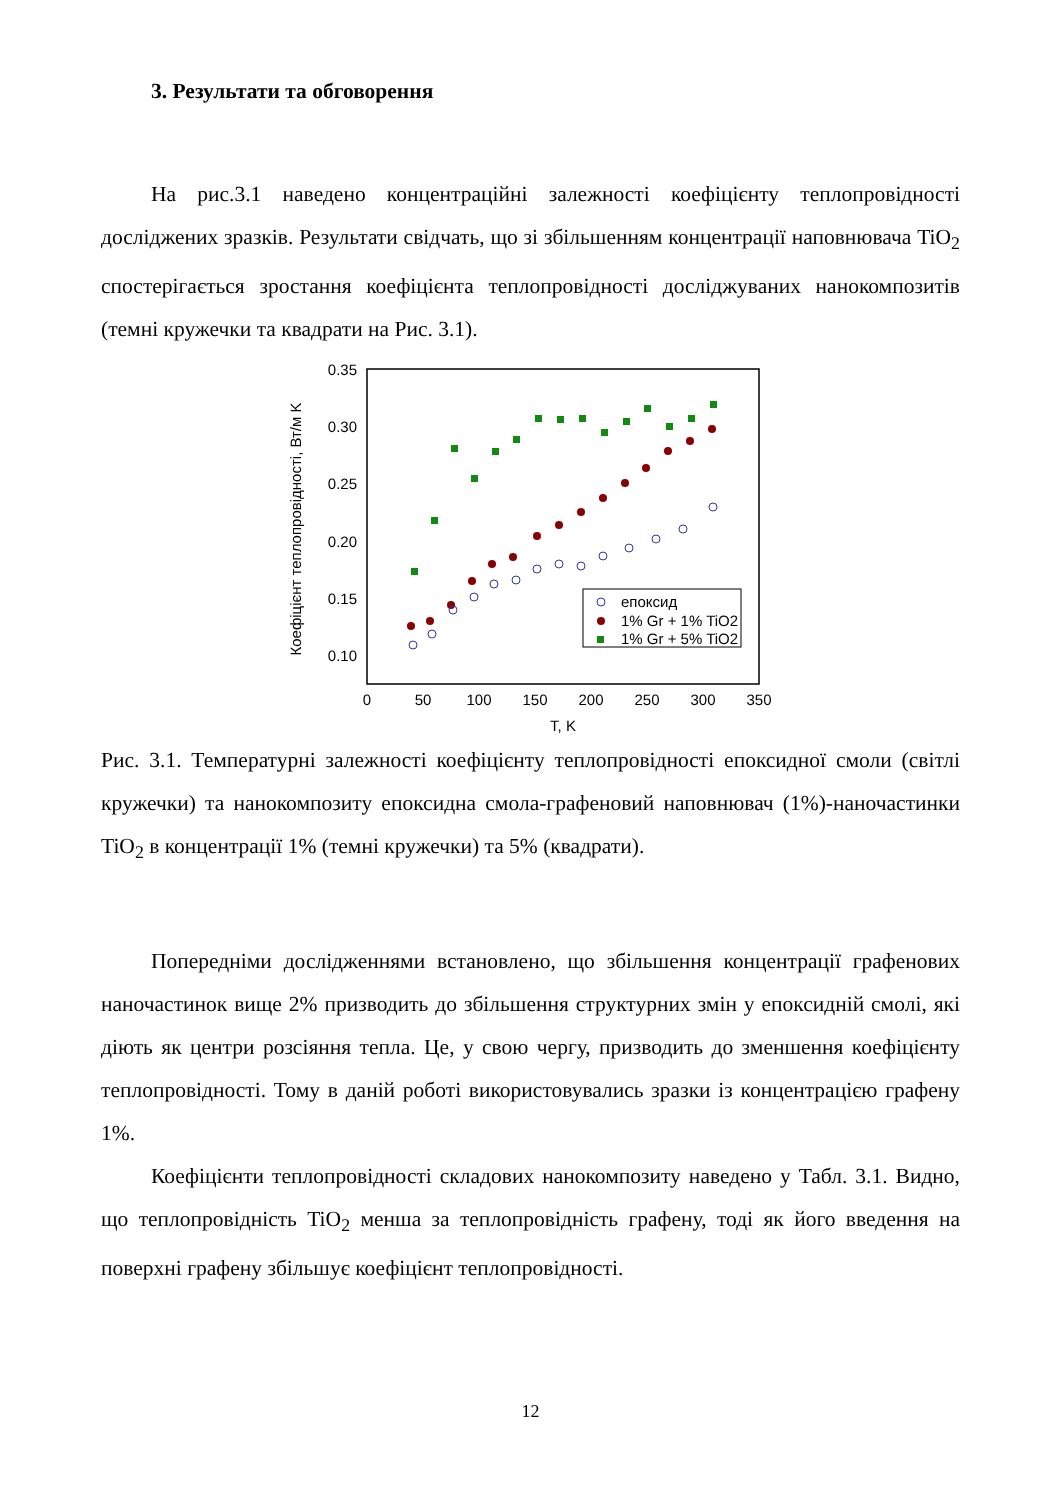3. Результати та обговорення
На рис.3.1 наведено концентраційні залежності коефіцієнту теплопровідності досліджених зразків. Результати свідчать, що зі збільшенням концентрації наповнювача TiO<sub>2</sub> спостерігається зростання коефіцієнта теплопровідності досліджуваних нанокомпозитів (темні кружечки та квадрати на Рис. 3.1).
0.35
0.30
0.25
0.20
0.15
0.10
0
50
100
150
200
250
300
350
T, K
Коефіцієнт теплопровідності, Вт/м K
епоксид
1% Gr + 1% TiO2
1% Gr + 5% TiO2
Рис. 3.1. Температурні залежності коефіцієнту теплопровідності епоксидної смоли (світлі кружечки) та нанокомпозиту епоксидна смола-графеновий наповнювач (1%)-наночастинки TiO<sub>2</sub> в концентрації 1% (темні кружечки) та 5% (квадрати).
Попередніми дослідженнями встановлено, що збільшення концентрації графенових наночастинок вище 2% призводить до збільшення структурних змін у епоксидній смолі, які діють як центри розсіяння тепла. Це, у свою чергу, призводить до зменшення коефіцієнту теплопровідності. Тому в даній роботі використовувались зразки із концентрацією графену 1%.
Коефіцієнти теплопровідності складових нанокомпозиту наведено у Табл. 3.1. Видно, що теплопровідність TiO<sub>2</sub> менша за теплопровідність графену, тоді як його введення на поверхні графену збільшує коефіцієнт теплопровідності.
12